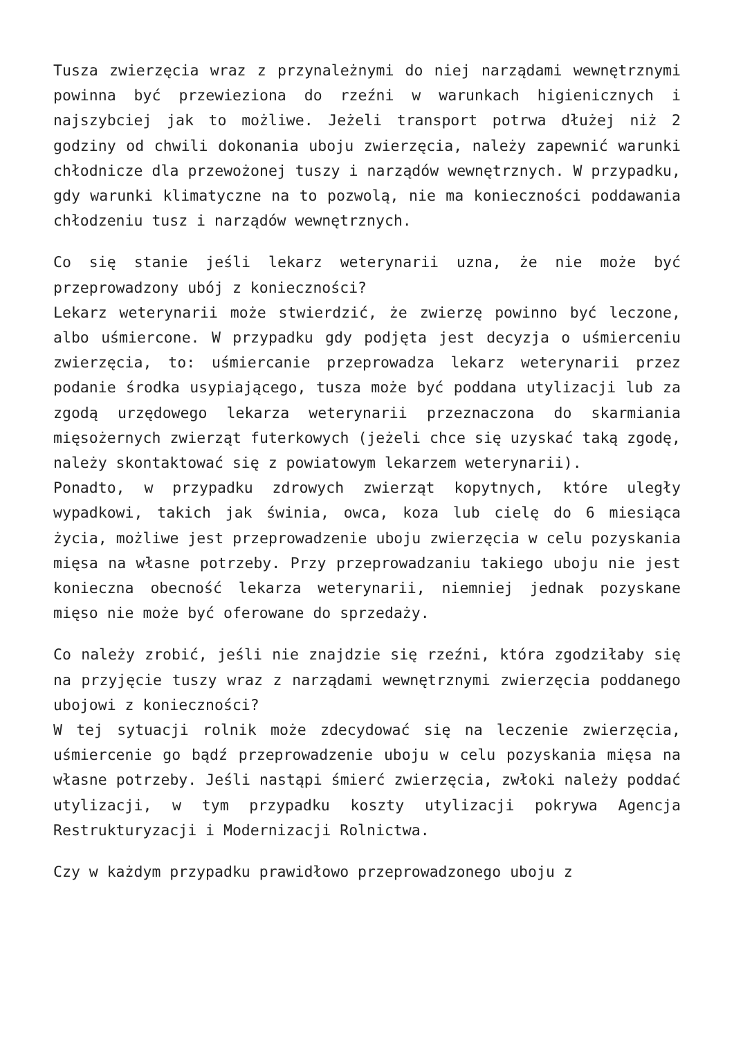Tusza zwierzęcia wraz z przynależnymi do niej narządami wewnętrznymi powinna być przewieziona do rzeźni w warunkach higienicznych i najszybciej jak to możliwe. Jeżeli transport potrwa dłużej niż 2 godziny od chwili dokonania uboju zwierzęcia, należy zapewnić warunki chłodnicze dla przewożonej tuszy i narządów wewnętrznych. W przypadku, gdy warunki klimatyczne na to pozwolą, nie ma konieczności poddawania chłodzeniu tusz i narządów wewnętrznych.
Co się stanie jeśli lekarz weterynarii uzna, że nie może być przeprowadzony ubój z konieczności?
Lekarz weterynarii może stwierdzić, że zwierzę powinno być leczone, albo uśmiercone. W przypadku gdy podjęta jest decyzja o uśmierceniu zwierzęcia, to: uśmiercanie przeprowadza lekarz weterynarii przez podanie środka usypiającego, tusza może być poddana utylizacji lub za zgodą urzędowego lekarza weterynarii przeznaczona do skarmiania mięsożernych zwierząt futerkowych (jeżeli chce się uzyskać taką zgodę, należy skontaktować się z powiatowym lekarzem weterynarii).
Ponadto, w przypadku zdrowych zwierząt kopytnych, które uległy wypadkowi, takich jak świnia, owca, koza lub cielę do 6 miesiąca życia, możliwe jest przeprowadzenie uboju zwierzęcia w celu pozyskania mięsa na własne potrzeby. Przy przeprowadzaniu takiego uboju nie jest konieczna obecność lekarza weterynarii, niemniej jednak pozyskane mięso nie może być oferowane do sprzedaży.
Co należy zrobić, jeśli nie znajdzie się rzeźni, która zgodziłaby się na przyjęcie tuszy wraz z narządami wewnętrznymi zwierzęcia poddanego ubojowi z konieczności?
W tej sytuacji rolnik może zdecydować się na leczenie zwierzęcia, uśmiercenie go bądź przeprowadzenie uboju w celu pozyskania mięsa na własne potrzeby. Jeśli nastąpi śmierć zwierzęcia, zwłoki należy poddać utylizacji, w tym przypadku koszty utylizacji pokrywa Agencja Restrukturyzacji i Modernizacji Rolnictwa.
Czy w każdym przypadku prawidłowo przeprowadzonego uboju z